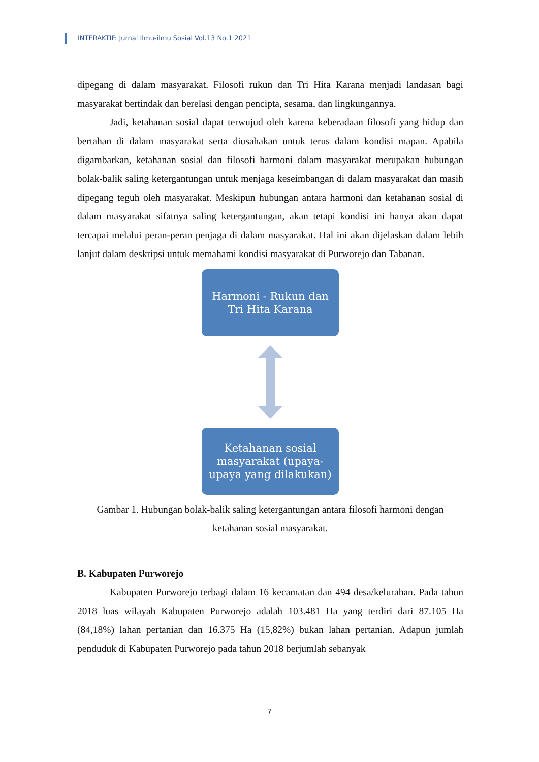INTERAKTIF: Jurnal Ilmu-ilmu Sosial Vol.13 No.1 2021
dipegang di dalam masyarakat. Filosofi rukun dan Tri Hita Karana menjadi landasan bagi masyarakat bertindak dan berelasi dengan pencipta, sesama, dan lingkungannya.
Jadi, ketahanan sosial dapat terwujud oleh karena keberadaan filosofi yang hidup dan bertahan di dalam masyarakat serta diusahakan untuk terus dalam kondisi mapan. Apabila digambarkan, ketahanan sosial dan filosofi harmoni dalam masyarakat merupakan hubungan bolak-balik saling ketergantungan untuk menjaga keseimbangan di dalam masyarakat dan masih dipegang teguh oleh masyarakat. Meskipun hubungan antara harmoni dan ketahanan sosial di dalam masyarakat sifatnya saling ketergantungan, akan tetapi kondisi ini hanya akan dapat tercapai melalui peran-peran penjaga di dalam masyarakat. Hal ini akan dijelaskan dalam lebih lanjut dalam deskripsi untuk memahami kondisi masyarakat di Purworejo dan Tabanan.
Harmoni - Rukun dan
Tri Hita Karana
Ketahanan sosial
masyarakat (upaya-
upaya yang dilakukan)
Gambar 1. Hubungan bolak-balik saling ketergantungan antara filosofi harmoni dengan ketahanan sosial masyarakat.
B. Kabupaten Purworejo
Kabupaten Purworejo terbagi dalam 16 kecamatan dan 494 desa/kelurahan. Pada tahun 2018 luas wilayah Kabupaten Purworejo adalah 103.481 Ha yang terdiri dari 87.105 Ha (84,18%) lahan pertanian dan 16.375 Ha (15,82%) bukan lahan pertanian. Adapun jumlah penduduk di Kabupaten Purworejo pada tahun 2018 berjumlah sebanyak
7